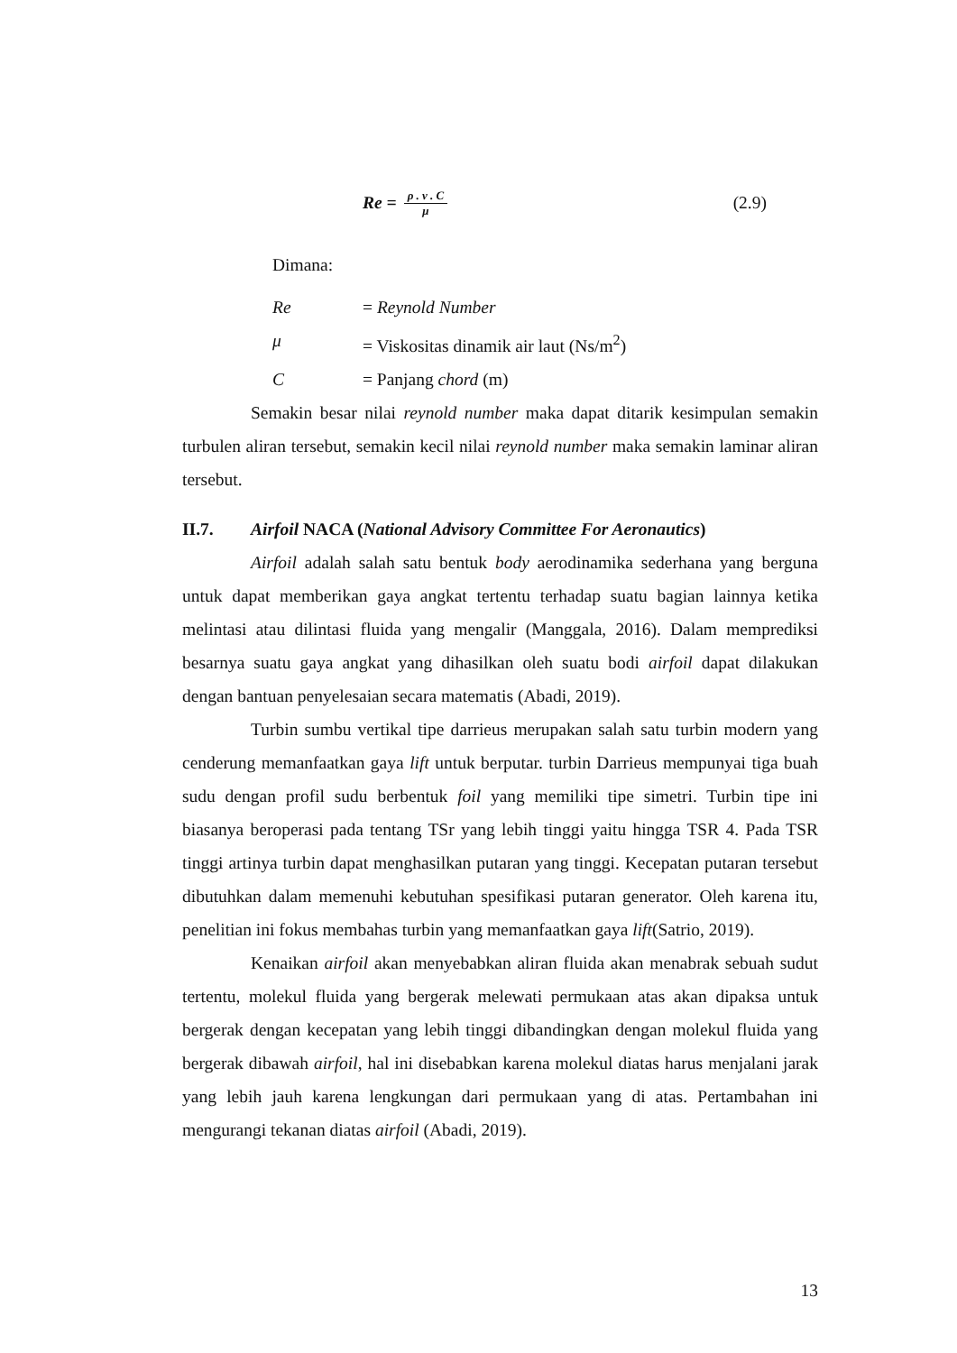Re = ρ . v . C μ
(2.9)
Dimana:
Re = Reynold Number
μ = Viskositas dinamik air laut (Ns/m<sup>2</sup>)
C = Panjang chord (m)
Semakin besar nilai reynold number maka dapat ditarik kesimpulan semakin turbulen aliran tersebut, semakin kecil nilai reynold number maka semakin laminar aliran tersebut.
II.7. Airfoil NACA (National Advisory Committee For Aeronautics)
Airfoil adalah salah satu bentuk body aerodinamika sederhana yang berguna untuk dapat memberikan gaya angkat tertentu terhadap suatu bagian lainnya ketika melintasi atau dilintasi fluida yang mengalir (Manggala, 2016). Dalam memprediksi besarnya suatu gaya angkat yang dihasilkan oleh suatu bodi airfoil dapat dilakukan dengan bantuan penyelesaian secara matematis (Abadi, 2019).
Turbin sumbu vertikal tipe darrieus merupakan salah satu turbin modern yang cenderung memanfaatkan gaya lift untuk berputar. turbin Darrieus mempunyai tiga buah sudu dengan profil sudu berbentuk foil yang memiliki tipe simetri. Turbin tipe ini biasanya beroperasi pada tentang TSr yang lebih tinggi yaitu hingga TSR 4. Pada TSR tinggi artinya turbin dapat menghasilkan putaran yang tinggi. Kecepatan putaran tersebut dibutuhkan dalam memenuhi kebutuhan spesifikasi putaran generator. Oleh karena itu, penelitian ini fokus membahas turbin yang memanfaatkan gaya lift(Satrio, 2019).
Kenaikan airfoil akan menyebabkan aliran fluida akan menabrak sebuah sudut tertentu, molekul fluida yang bergerak melewati permukaan atas akan dipaksa untuk bergerak dengan kecepatan yang lebih tinggi dibandingkan dengan molekul fluida yang bergerak dibawah airfoil, hal ini disebabkan karena molekul diatas harus menjalani jarak yang lebih jauh karena lengkungan dari permukaan yang di atas. Pertambahan ini mengurangi tekanan diatas airfoil (Abadi, 2019).
13